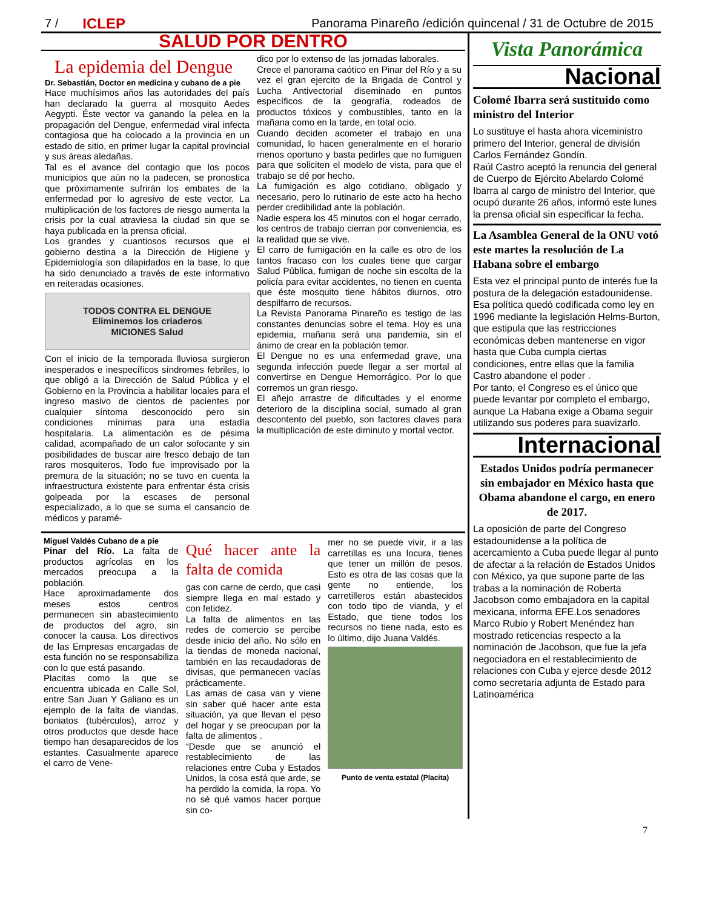7 / ICLEP Panorama Pinareño /edición quincenal / 31 de Octubre de 2015
SALUD POR DENTRO
La epidemia del Dengue
Dr. Sebastián, Doctor en medicina y cubano de a pie
Hace muchísimos años las autoridades del país han declarado la guerra al mosquito Aedes Aegypti. Éste vector va ganando la pelea en la propagación del Dengue, enfermedad viral infecta contagiosa que ha colocado a la provincia en un estado de sitio, en primer lugar la capital provincial y sus áreas aledañas.
Tal es el avance del contagio que los pocos municipios que aún no la padecen, se pronostica que próximamente sufrirán los embates de la enfermedad por lo agresivo de este vector. La multiplicación de los factores de riesgo aumenta la crisis por la cual atraviesa la ciudad sin que se haya publicada en la prensa oficial.
Los grandes y cuantiosos recursos que el gobierno destina a la Dirección de Higiene y Epidemiología son dilapidados en la base, lo que ha sido denunciado a través de este informativo en reiteradas ocasiones.
TODOS CONTRA EL DENGUE
Eliminemos los criaderos
MICIONES Salud
Con el inicio de la temporada lluviosa surgieron inesperados e inespecíficos síndromes febriles, lo que obligó a la Dirección de Salud Pública y el Gobierno en la Provincia a habilitar locales para el ingreso masivo de cientos de pacientes por cualquier síntoma desconocido pero sin condiciones mínimas para una estadía hospitalaria. La alimentación es de pésima calidad, acompañado de un calor sofocante y sin posibilidades de buscar aire fresco debajo de tan raros mosquiteros. Todo fue improvisado por la premura de la situación; no se tuvo en cuenta la infraestructura existente para enfrentar ésta crisis golpeada por la escases de personal especializado, a lo que se suma el cansancio de médicos y paramé-
dico por lo extenso de las jornadas laborales.
Crece el panorama caótico en Pinar del Río y a su vez el gran ejercito de la Brigada de Control y Lucha Antivectorial diseminado en puntos específicos de la geografía, rodeados de productos tóxicos y combustibles, tanto en la mañana como en la tarde, en total ocio.
Cuando deciden acometer el trabajo en una comunidad, lo hacen generalmente en el horario menos oportuno y basta pedirles que no fumiguen para que soliciten el modelo de vista, para que el trabajo se dé por hecho.
La fumigación es algo cotidiano, obligado y necesario, pero lo rutinario de este acto ha hecho perder credibilidad ante la población.
Nadie espera los 45 minutos con el hogar cerrado, los centros de trabajo cierran por conveniencia, es la realidad que se vive.
El carro de fumigación en la calle es otro de los tantos fracaso con los cuales tiene que cargar Salud Pública, fumigan de noche sin escolta de la policía para evitar accidentes, no tienen en cuenta que éste mosquito tiene hábitos diurnos, otro despilfarro de recursos.
La Revista Panorama Pinareño es testigo de las constantes denuncias sobre el tema. Hoy es una epidemia, mañana será una pandemia, sin el ánimo de crear en la población temor.
El Dengue no es una enfermedad grave, una segunda infección puede llegar a ser mortal al convertirse en Dengue Hemorrágico. Por lo que corremos un gran riesgo.
El añejo arrastre de dificultades y el enorme deterioro de la disciplina social, sumado al gran descontento del pueblo, son factores claves para la multiplicación de este diminuto y mortal vector.
Miguel Valdés Cubano de a pie
Pinar del Río. La falta de productos agrícolas en los mercados preocupa a la población.
Hace aproximadamente dos meses estos centros permanecen sin abastecimiento de productos del agro, sin conocer la causa. Los directivos de las Empresas encargadas de esta función no se responsabiliza con lo que está pasando.
Placitas como la que se encuentra ubicada en Calle Sol, entre San Juan Y Galiano es un ejemplo de la falta de viandas, boniatos (tubérculos), arroz y otros productos que desde hace tiempo han desaparecidos de los estantes. Casualmente aparece el carro de Vene-
Qué hacer ante la falta de comida
gas con carne de cerdo, que casi siempre llega en mal estado y con fetidez.
La falta de alimentos en las redes de comercio se percibe desde inicio del año. No sólo en la tiendas de moneda nacional, también en las recaudadoras de divisas, que permanecen vacías prácticamente.
Las amas de casa van y viene sin saber qué hacer ante esta situación, ya que llevan el peso del hogar y se preocupan por la falta de alimentos .
“Desde que se anunció el restablecimiento de las relaciones entre Cuba y Estados Unidos, la cosa está que arde, se ha perdido la comida, la ropa. Yo no sé qué vamos hacer porque sin co-
mer no se puede vivir, ir a las carretillas es una locura, tienes que tener un millón de pesos. Esto es otra de las cosas que la gente no entiende, los carretilleros están abastecidos con todo tipo de vianda, y el Estado, que tiene todos los recursos no tiene nada, esto es lo último, dijo Juana Valdés.
Punto de venta estatal (Placita)
Vista Panorámica
Nacional
Colomé Ibarra será sustituido como ministro del Interior
Lo sustituye el hasta ahora viceministro primero del Interior, general de división Carlos Fernández Gondín.
Raúl Castro aceptó la renuncia del general de Cuerpo de Ejército Abelardo Colomé Ibarra al cargo de ministro del Interior, que ocupó durante 26 años, informó este lunes la prensa oficial sin especificar la fecha.
La Asamblea General de la ONU votó este martes la resolución de La Habana sobre el embargo
Esta vez el principal punto de interés fue la postura de la delegación estadounidense.
Esa política quedó codificada como ley en 1996 mediante la legislación Helms-Burton, que estipula que las restricciones económicas deben mantenerse en vigor hasta que Cuba cumpla ciertas condiciones, entre ellas que la familia Castro abandone el poder .
Por tanto, el Congreso es el único que puede levantar por completo el embargo, aunque La Habana exige a Obama seguir utilizando sus poderes para suavizarlo.
Internacional
Estados Unidos podría permanecer sin embajador en México hasta que Obama abandone el cargo, en enero de 2017.
La oposición de parte del Congreso estadounidense a la política de acercamiento a Cuba puede llegar al punto de afectar a la relación de Estados Unidos con México, ya que supone parte de las trabas a la nominación de Roberta Jacobson como embajadora en la capital mexicana, informa EFE.Los senadores Marco Rubio y Robert Menéndez han mostrado reticencias respecto a la nominación de Jacobson, que fue la jefa negociadora en el restablecimiento de relaciones con Cuba y ejerce desde 2012 como secretaria adjunta de Estado para Latinoamérica
7